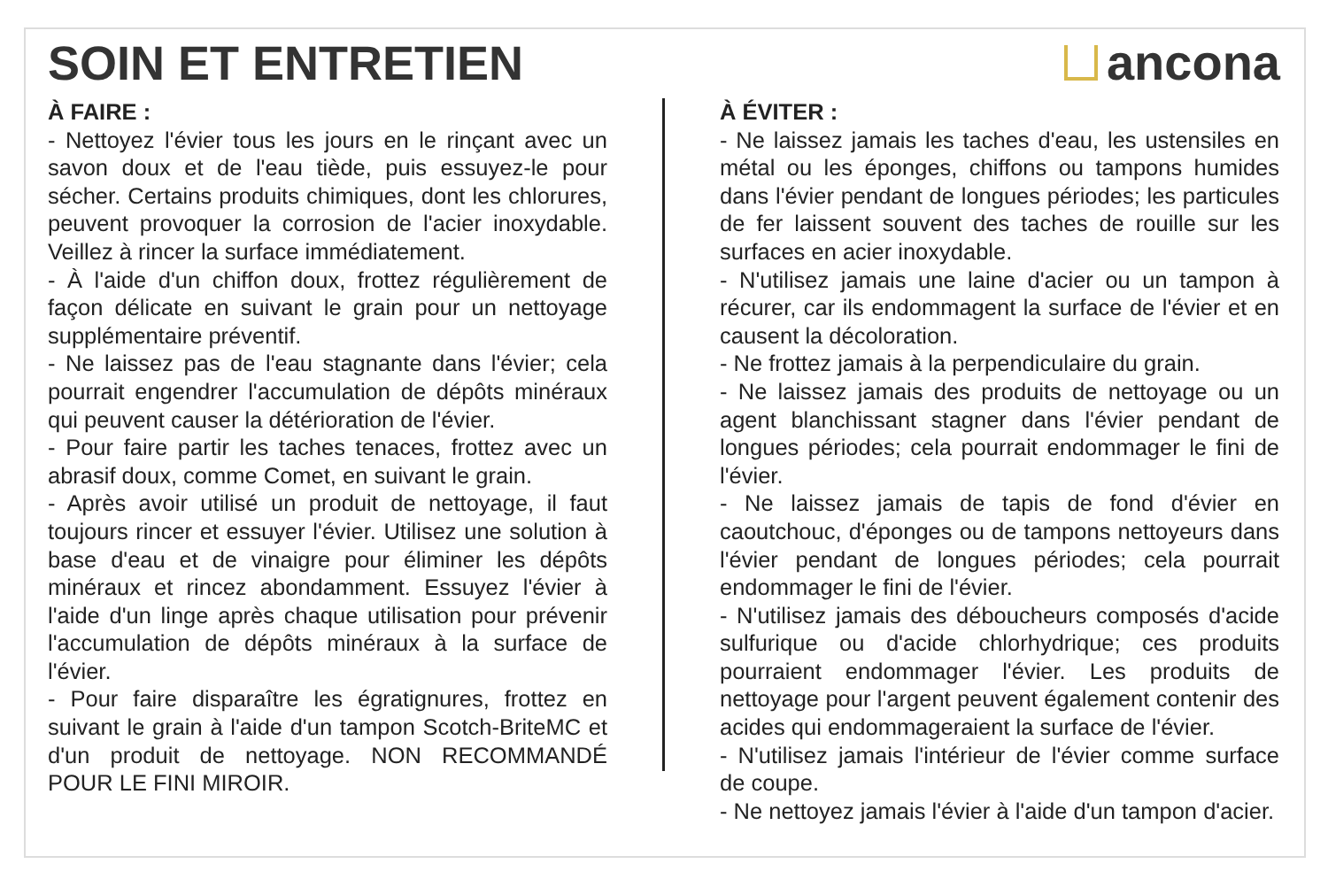SOIN ET ENTRETIEN ancona
À FAIRE :
- Nettoyez l'évier tous les jours en le rinçant avec un savon doux et de l'eau tiède, puis essuyez-le pour sécher. Certains produits chimiques, dont les chlorures, peuvent provoquer la corrosion de l'acier inoxydable. Veillez à rincer la surface immédiatement.
- À l'aide d'un chiffon doux, frottez régulièrement de façon délicate en suivant le grain pour un nettoyage supplémentaire préventif.
- Ne laissez pas de l'eau stagnante dans l'évier; cela pourrait engendrer l'accumulation de dépôts minéraux qui peuvent causer la détérioration de l'évier.
- Pour faire partir les taches tenaces, frottez avec un abrasif doux, comme Comet, en suivant le grain.
- Après avoir utilisé un produit de nettoyage, il faut toujours rincer et essuyer l'évier. Utilisez une solution à base d'eau et de vinaigre pour éliminer les dépôts minéraux et rincez abondamment. Essuyez l'évier à l'aide d'un linge après chaque utilisation pour prévenir l'accumulation de dépôts minéraux à la surface de l'évier.
- Pour faire disparaître les égratignures, frottez en suivant le grain à l'aide d'un tampon Scotch-BriteMC et d'un produit de nettoyage. NON RECOMMANDÉ POUR LE FINI MIROIR.
À ÉVITER :
- Ne laissez jamais les taches d'eau, les ustensiles en métal ou les éponges, chiffons ou tampons humides dans l'évier pendant de longues périodes; les particules de fer laissent souvent des taches de rouille sur les surfaces en acier inoxydable.
- N'utilisez jamais une laine d'acier ou un tampon à récurer, car ils endommagent la surface de l'évier et en causent la décoloration.
- Ne frottez jamais à la perpendiculaire du grain.
- Ne laissez jamais des produits de nettoyage ou un agent blanchissant stagner dans l'évier pendant de longues périodes; cela pourrait endommager le fini de l'évier.
- Ne laissez jamais de tapis de fond d'évier en caoutchouc, d'éponges ou de tampons nettoyeurs dans l'évier pendant de longues périodes; cela pourrait endommager le fini de l'évier.
- N'utilisez jamais des déboucheurs composés d'acide sulfurique ou d'acide chlorhydrique; ces produits pourraient endommager l'évier. Les produits de nettoyage pour l'argent peuvent également contenir des acides qui endommageraient la surface de l'évier.
- N'utilisez jamais l'intérieur de l'évier comme surface de coupe.
- Ne nettoyez jamais l'évier à l'aide d'un tampon d'acier.